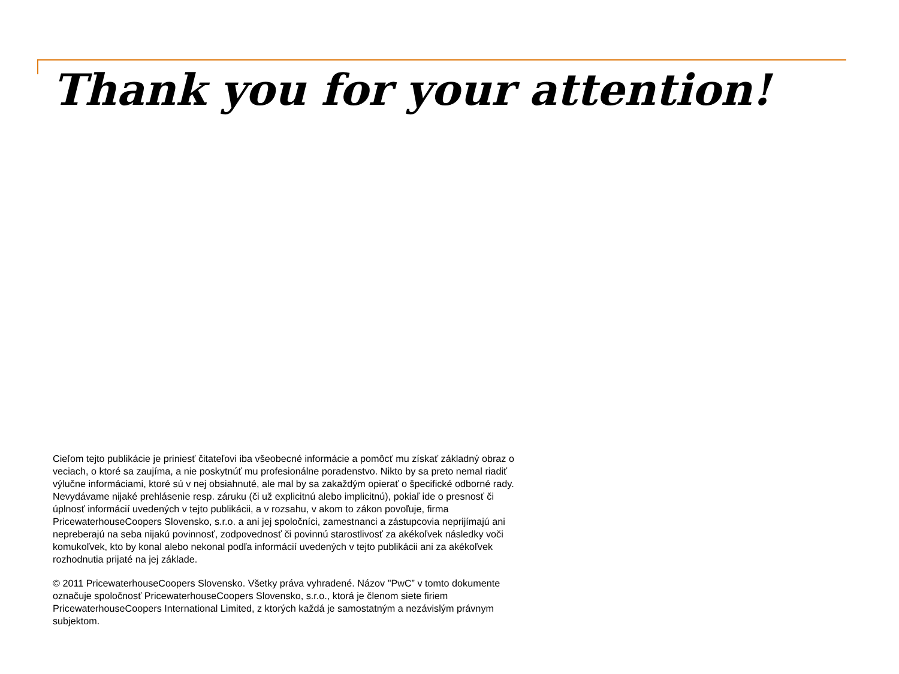Thank you for your attention!
Cieľom tejto publikácie je priniesť čitateľovi iba všeobecné informácie a pomôcť mu získať základný obraz o veciach, o ktoré sa zaujíma, a nie poskytnúť mu profesionálne poradenstvo. Nikto by sa preto nemal riadiť výlučne informáciami, ktoré sú v nej obsiahnuté, ale mal by sa zakaždým opierať o špecifické odborné rady. Nevydávame nijaké prehlásenie resp. záruku (či už explicitnú alebo implicitnú), pokiaľ ide o presnosť či úplnosť informácií uvedených v tejto publikácii, a v rozsahu, v akom to zákon povoľuje, firma PricewaterhouseCoopers Slovensko, s.r.o. a ani jej spoločníci, zamestnanci a zástupcovia neprijímajú ani nepreberajú na seba nijakú povinnosť, zodpovednosť či povinnú starostlivosť za akékoľvek následky voči komukoľvek, kto by konal alebo nekonal podľa informácií uvedených v tejto publikácii ani za akékoľvek rozhodnutia prijaté na jej základe.
© 2011 PricewaterhouseCoopers Slovensko. Všetky práva vyhradené. Názov "PwC” v tomto dokumente označuje spoločnosť PricewaterhouseCoopers Slovensko, s.r.o., ktorá je členom siete firiem PricewaterhouseCoopers International Limited, z ktorých každá je samostatným a nezávislým právnym subjektom.